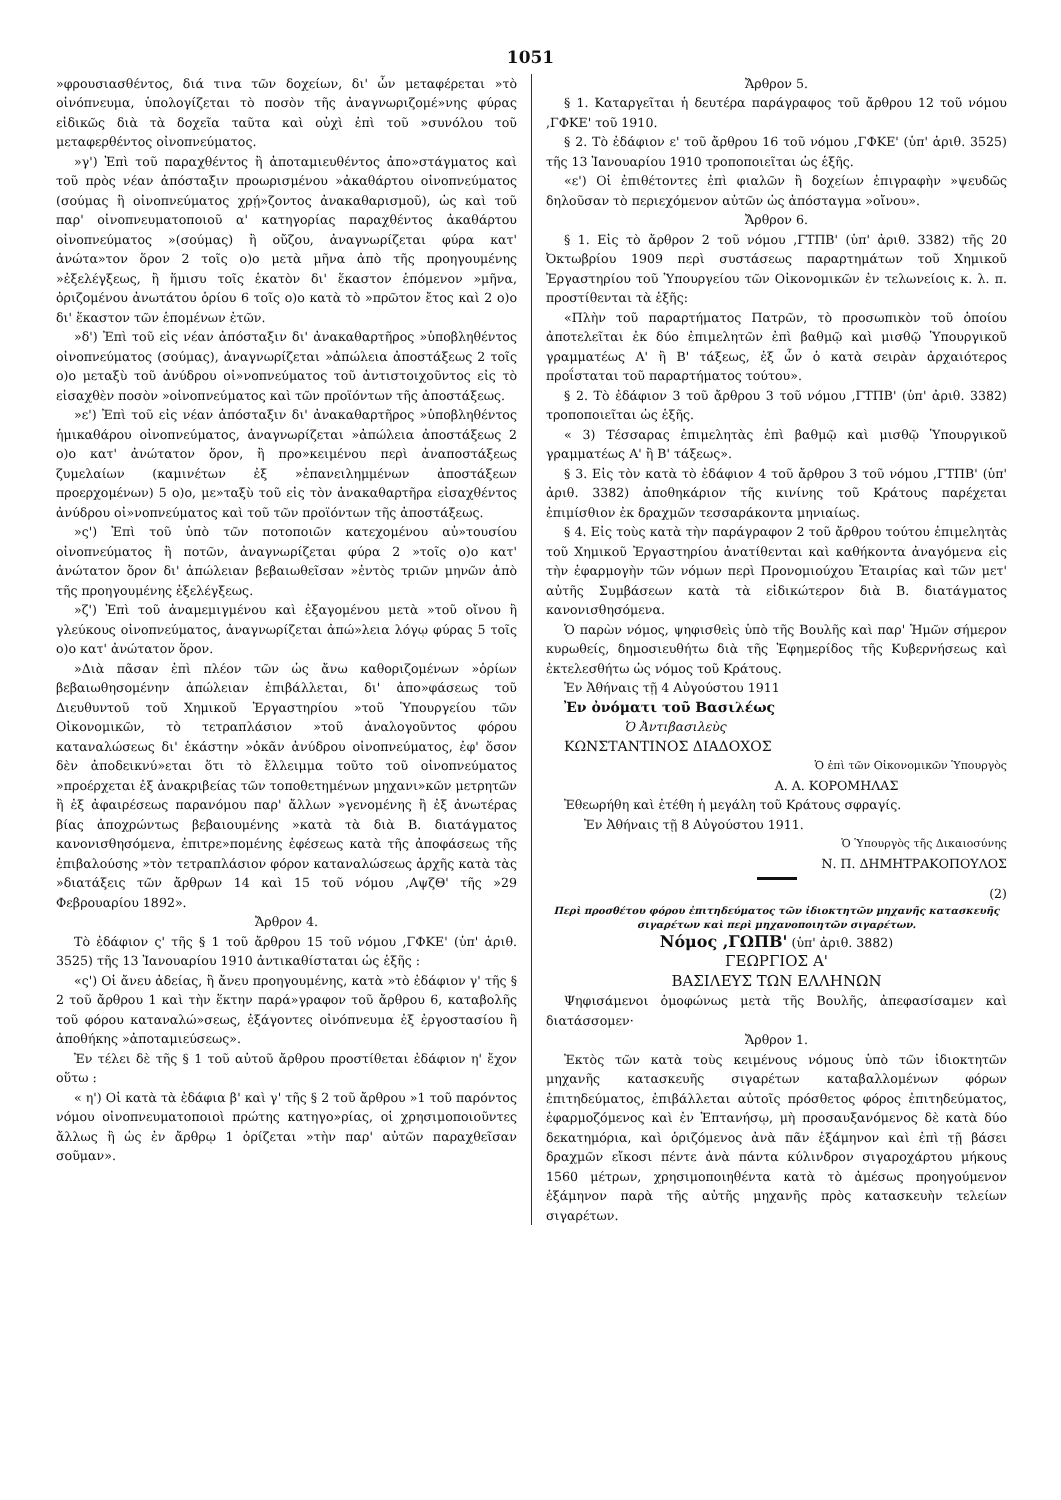1051
»φρουσιασθέντος, διά τινα τῶν δοχείων, δι' ὧν μεταφέρεται »τὸ οἰνόπνευμα, ὑπολογίζεται τὸ ποσὸν τῆς ἀναγνωριζομέ»νης φύρας εἰδικῶς διὰ τὰ δοχεῖα ταῦτα καὶ οὐχὶ ἐπὶ τοῦ »συνόλου τοῦ μεταφερθέντος οἰνοπνεύματος.
»γ') Ἐπὶ τοῦ παραχθέντος ἢ ἀποταμιευθέντος ἀπο»στάγματος καὶ τοῦ πρὸς νέαν ἀπόσταξιν προωρισμένου »ἀκαθάρτου οἰνοπνεύματος (σούμας ἢ οἰνοπνεύματος χρῄ»ζοντος ἀνακαθαρισμοῦ), ὡς καὶ τοῦ παρ' οἰνοπνευματοποιοῦ α' κατηγορίας παραχθέντος ἀκαθάρτου οἰνοπνεύματος »(σούμας) ἢ οὔζου, ἀναγνωρίζεται φύρα κατ' ἀνώτα»τον ὅρον 2 τοῖς ο)ο μετὰ μῆνα ἀπὸ τῆς προηγουμένης »ἐξελέγξεως, ἢ ἥμισυ τοῖς ἑκατὸν δι' ἕκαστον ἑπόμενον »μῆνα, ὁριζομένου ἀνωτάτου ὁρίου 6 τοῖς ο)ο κατὰ τὸ »πρῶτον ἔτος καὶ 2 ο)ο δι' ἕκαστον τῶν ἑπομένων ἐτῶν.
»δ') Ἐπὶ τοῦ εἰς νέαν ἀπόσταξιν δι' ἀνακαθαρτῆρος »ὑποβληθέντος οἰνοπνεύματος (σούμας), ἀναγνωρίζεται »ἀπώλεια ἀποστάξεως 2 τοῖς ο)ο μεταξὺ τοῦ ἀνύδρου οἰ»νοπνεύματος τοῦ ἀντιστοιχοῦντος εἰς τὸ εἰσαχθὲν ποσὸν »οἰνοπνεύματος καὶ τῶν προϊόντων τῆς ἀποστάξεως.
»ε') Ἐπὶ τοῦ εἰς νέαν ἀπόσταξιν δι' ἀνακαθαρτῆρος »ὑποβληθέντος ἡμικαθάρου οἰνοπνεύματος, ἀναγνωρίζεται »ἀπώλεια ἀποστάξεως 2 ο)ο κατ' ἀνώτατον ὅρον, ἢ προ»κειμένου περὶ ἀναποστάξεως ζυμελαίων (καμινέτων ἐξ »ἐπανειλημμένων ἀποστάξεων προερχομένων) 5 ο)ο, με»ταξὺ τοῦ εἰς τὸν ἀνακαθαρτῆρα εἰσαχθέντος ἀνύδρου οἰ»νοπνεύματος καὶ τοῦ τῶν προϊόντων τῆς ἀποστάξεως.
»ς') Ἐπὶ τοῦ ὑπὸ τῶν ποτοποιῶν κατεχομένου αὐ»τουσίου οἰνοπνεύματος ἢ ποτῶν, ἀναγνωρίζεται φύρα 2 »τοῖς ο)ο κατ' ἀνώτατον ὅρον δι' ἀπώλειαν βεβαιωθεῖσαν »ἐντὸς τριῶν μηνῶν ἀπὸ τῆς προηγουμένης ἐξελέγξεως.
»ζ') Ἐπὶ τοῦ ἀναμεμιγμένου καὶ ἐξαγομένου μετὰ »τοῦ οἴνου ἢ γλεύκους οἰνοπνεύματος, ἀναγνωρίζεται ἀπώ»λεια λόγῳ φύρας 5 τοῖς ο)ο κατ' ἀνώτατον ὅρον.
»Διὰ πᾶσαν ἐπὶ πλέον τῶν ὡς ἄνω καθοριζομένων »ὁρίων βεβαιωθησομένην ἀπώλειαν ἐπιβάλλεται, δι' ἀπο»φάσεως τοῦ Διευθυντοῦ τοῦ Χημικοῦ Ἐργαστηρίου »τοῦ Ὑπουργείου τῶν Οἰκονομικῶν, τὸ τετραπλάσιον »τοῦ ἀναλογοῦντος φόρου καταναλώσεως δι' ἑκάστην »ὀκᾶν ἀνύδρου οἰνοπνεύματος, ἐφ' ὅσον δὲν ἀποδεικνύ»εται ὅτι τὸ ἔλλειμμα τοῦτο τοῦ οἰνοπνεύματος »προέρχεται ἐξ ἀνακριβείας τῶν τοποθετημένων μηχανι»κῶν μετρητῶν ἢ ἐξ ἀφαιρέσεως παρανόμου παρ' ἄλλων »γενομένης ἢ ἐξ ἀνωτέρας βίας ἀποχρώντως βεβαιουμένης »κατὰ τὰ διὰ Β. διατάγματος κανονισθησόμενα, ἐπιτρε»πομένης ἐφέσεως κατὰ τῆς ἀποφάσεως τῆς ἐπιβαλούσης »τὸν τετραπλάσιον φόρον καταναλώσεως ἀρχῆς κατὰ τὰς »διατάξεις τῶν ἄρθρων 14 καὶ 15 τοῦ νόμου ,ΑψζΘ' τῆς »29 Φεβρουαρίου 1892».
Ἄρθρον 4.
Τὸ ἐδάφιον ς' τῆς § 1 τοῦ ἄρθρου 15 τοῦ νόμου ,ΓΦΚΕ' (ὑπ' ἀριθ. 3525) τῆς 13 Ἰανουαρίου 1910 ἀντικαθίσταται ὡς ἑξῆς :
«ς') Οἱ ἄνευ ἀδείας, ἢ ἄνευ προηγουμένης, κατὰ »τὸ ἐδάφιον γ' τῆς § 2 τοῦ ἄρθρου 1 καὶ τὴν ἕκτην παρά»γραφον τοῦ ἄρθρου 6, καταβολῆς τοῦ φόρου καταναλώ»σεως, ἐξάγοντες οἰνόπνευμα ἐξ ἐργοστασίου ἢ ἀποθήκης »ἀποταμιεύσεως».
Ἐν τέλει δὲ τῆς § 1 τοῦ αὐτοῦ ἄρθρου προστίθεται ἐδάφιον η' ἔχον οὕτω :
« η') Οἱ κατὰ τὰ ἐδάφια β' καὶ γ' τῆς § 2 τοῦ ἄρθρου »1 τοῦ παρόντος νόμου οἰνοπνευματοποιοὶ πρώτης κατηγο»ρίας, οἱ χρησιμοποιοῦντες ἄλλως ἢ ὡς ἐν ἄρθρῳ 1 ὁρίζεται »τὴν παρ' αὐτῶν παραχθεῖσαν σοῦμαν».
Ἄρθρον 5.
§ 1. Καταργεῖται ἡ δευτέρα παράγραφος τοῦ ἄρθρου 12 τοῦ νόμου ,ΓΦΚΕ' τοῦ 1910.
§ 2. Τὸ ἐδάφιον ε' τοῦ ἄρθρου 16 τοῦ νόμου ,ΓΦΚΕ' (ὑπ' ἀριθ. 3525) τῆς 13 Ἰανουαρίου 1910 τροποποιεῖται ὡς ἑξῆς.
«ε') Οἱ ἐπιθέτοντες ἐπὶ φιαλῶν ἢ δοχείων ἐπιγραφὴν »ψευδῶς δηλοῦσαν τὸ περιεχόμενον αὐτῶν ὡς ἀπόσταγμα »οἴνου».
Ἄρθρον 6.
§ 1. Εἰς τὸ ἄρθρον 2 τοῦ νόμου ,ΓΤΠΒ' (ὑπ' ἀριθ. 3382) τῆς 20 Ὀκτωβρίου 1909 περὶ συστάσεως παραρτημάτων τοῦ Χημικοῦ Ἐργαστηρίου τοῦ Ὑπουργείου τῶν Οἰκονομικῶν ἐν τελωνείοις κ. λ. π. προστίθενται τὰ ἑξῆς:
«Πλὴν τοῦ παραρτήματος Πατρῶν, τὸ προσωπικὸν τοῦ ὁποίου ἀποτελεῖται ἐκ δύο ἐπιμελητῶν ἐπὶ βαθμῷ καὶ μισθῷ Ὑπουργικοῦ γραμματέως Α' ἢ Β' τάξεως, ἐξ ὧν ὁ κατὰ σειρὰν ἀρχαιότερος προΐσταται τοῦ παραρτήματος τούτου».
§ 2. Τὸ ἐδάφιον 3 τοῦ ἄρθρου 3 τοῦ νόμου ,ΓΤΠΒ' (ὑπ' ἀριθ. 3382) τροποποιεῖται ὡς ἑξῆς.
« 3) Τέσσαρας ἐπιμελητὰς ἐπὶ βαθμῷ καὶ μισθῷ Ὑπουργικοῦ γραμματέως Α' ἢ Β' τάξεως».
§ 3. Εἰς τὸν κατὰ τὸ ἐδάφιον 4 τοῦ ἄρθρου 3 τοῦ νόμου ,ΓΤΠΒ' (ὑπ' ἀριθ. 3382) ἀποθηκάριον τῆς κινίνης τοῦ Κράτους παρέχεται ἐπιμίσθιον ἐκ δραχμῶν τεσσαράκοντα μηνιαίως.
§ 4. Εἰς τοὺς κατὰ τὴν παράγραφον 2 τοῦ ἄρθρου τούτου ἐπιμελητὰς τοῦ Χημικοῦ Ἐργαστηρίου ἀνατίθενται καὶ καθήκοντα ἀναγόμενα εἰς τὴν ἐφαρμογὴν τῶν νόμων περὶ Προνομιούχου Ἑταιρίας καὶ τῶν μετ' αὐτῆς Συμβάσεων κατὰ τὰ εἰδικώτερον διὰ Β. διατάγματος κανονισθησόμενα.
Ὁ παρὼν νόμος, ψηφισθεὶς ὑπὸ τῆς Βουλῆς καὶ παρ' Ἡμῶν σήμερον κυρωθείς, δημοσιευθήτω διὰ τῆς Ἐφημερίδος τῆς Κυβερνήσεως καὶ ἐκτελεσθήτω ὡς νόμος τοῦ Κράτους.
Ἐν Ἀθήναις τῇ 4 Αὐγούστου 1911
Ἐν ὀνόματι τοῦ Βασιλέως
Ὁ Ἀντιβασιλεὺς
ΚΩΝΣΤΑΝΤΙΝΟΣ ΔΙΑΔΟΧΟΣ
Ὁ ἐπὶ τῶν Οἰκονομικῶν Ὑπουργὸς
Α. Α. ΚΟΡΟΜΗΛΑΣ
Ἐθεωρήθη καὶ ἐτέθη ἡ μεγάλη τοῦ Κράτους σφραγίς.
Ἐν Ἀθήναις τῇ 8 Αὐγούστου 1911.
Ὁ Ὑπουργὸς τῆς Δικαιοσύνης
Ν. Π. ΔΗΜΗΤΡΑΚΟΠΟΥΛΟΣ
(2)
Περὶ προσθέτου φόρου ἐπιτηδεύματος τῶν ἰδιοκτητῶν μηχανῆς κατασκευῆς σιγαρέτων καὶ περὶ μηχανοποιητῶν σιγαρέτων.
Νόμος ,ΓΩΠΒ' (ὑπ' ἀριθ. 3882)
ΓΕΩΡΓΙΟΣ Α'
ΒΑΣΙΛΕΥΣ ΤΩΝ ΕΛΛΗΝΩΝ
Ψηφισάμενοι ὁμοφώνως μετὰ τῆς Βουλῆς, ἀπεφασίσαμεν καὶ διατάσσομεν·
Ἄρθρον 1.
Ἐκτὸς τῶν κατὰ τοὺς κειμένους νόμους ὑπὸ τῶν ἰδιοκτητῶν μηχανῆς κατασκευῆς σιγαρέτων καταβαλλομένων φόρων ἐπιτηδεύματος, ἐπιβάλλεται αὐτοῖς πρόσθετος φόρος ἐπιτηδεύματος, ἐφαρμοζόμενος καὶ ἐν Ἑπτανήσῳ, μὴ προσαυξανόμενος δὲ κατὰ δύο δεκατημόρια, καὶ ὁριζόμενος ἀνὰ πᾶν ἑξάμηνον καὶ ἐπὶ τῇ βάσει δραχμῶν εἴκοσι πέντε ἀνὰ πάντα κύλινδρον σιγαροχάρτου μήκους 1560 μέτρων, χρησιμοποιηθέντα κατὰ τὸ ἀμέσως προηγούμενον ἑξάμηνον παρὰ τῆς αὐτῆς μηχανῆς πρὸς κατασκευὴν τελείων σιγαρέτων.